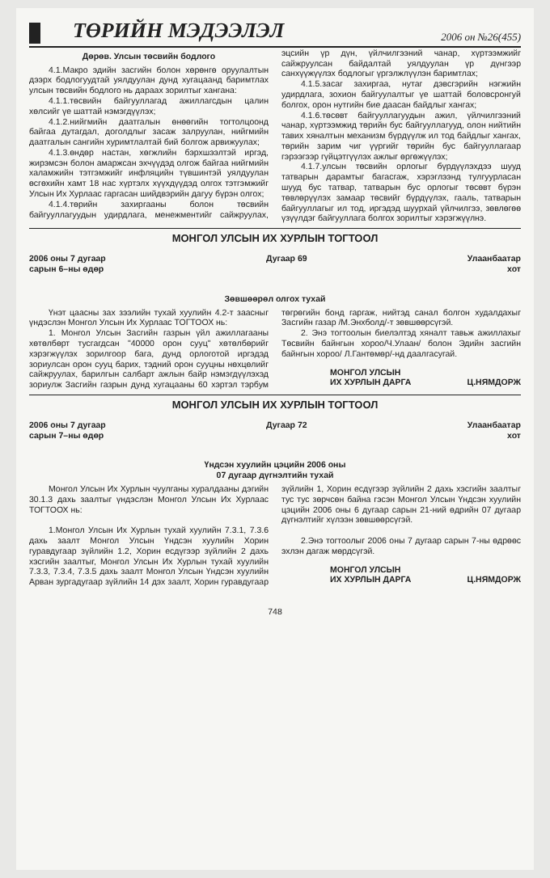ТӨРИЙН МЭДЭЭЛЭЛ
2006 он №26(455)
Дөрөв. Улсын төсвийн бодлого
4.1.Макро эдийн засгийн болон хөрөнгө оруулалтын дээрх бодлогуудтай уялдуулан дунд хугацаанд баримтлах улсын төсвийн бодлого нь дараах зорилтыг хангана:
4.1.1.төсвийн байгууллагад ажиллагсдын цалин хөлсийг үе шаттай нэмэгдүүлэх;
4.1.2.нийгмийн даатгалын өнөөгийн тогтолцоонд байгаа дутагдал, доголдлыг засаж залруулан, нийгмийн даатгалын сангийн хуримтлалтай бий болгож арвижуулах;
4.1.3.өндөр настан, хөгжлийн бэрхшээлтэй иргэд, жирэмсэн болон амаржсан эхчүүдэд олгож байгаа нийгмийн халамжийн тэтгэмжийг инфляцийн түвшинтэй уялдуулан өсгөхийн хамт 18 нас хүртэлх хүүхдүүдэд олгох тэтгэмжийг Улсын Их Хурлаас гаргасан шийдвэрийн дагуу бүрэн олгох;
4.1.4.төрийн захиргааны болон төсвийн байгууллагуудын удирдлага, менежментийг сайжруулах, эцсийн үр дүн, үйлчилгээний чанар, хүртээмжийг сайжруулсан байдалтай уялдуулан үр дүнгээр санхүүжүүлэх бодлогыг үргэлжлүүлэн баримтлах;
4.1.5.засаг захиргаа, нутаг дэвсгэрийн нэгжийн удирдлага, зохион байгуулалтыг үе шаттай боловсронгуй болгох, орон нутгийн бие даасан байдлыг хангах;
4.1.6.төсөвт байгууллагуудын ажил, үйлчилгээний чанар, хүртээмжид төрийн бус байгууллагууд, олон нийтийн тавих хяналтын механизм бүрдүүлж ил тод байдлыг хангах, төрийн зарим чиг үүргийг төрийн бус байгууллагаар гэрээгээр гүйцэтгүүлэх ажлыг өргөжүүлэх;
4.1.7.улсын төсвийн орлогыг бүрдүүлэхдээ шууд татварын дарамтыг багасгаж, хэрэглээнд тулгуурласан шууд бус татвар, татварын бус орлогыг төсөвт бүрэн төвлөрүүлэх замаар төсвийг бүрдүүлэх, гааль, татварын байгууллагыг ил тод, иргэдэд шуурхай үйлчилгээ, зөвлөгөө үзүүлдэг байгууллага болгох зорилтыг хэрэгжүүлнэ.
МОНГОЛ УЛСЫН ИХ ХУРЛЫН ТОГТООЛ
2006 оны 7 дугаар
сарын 6–ны өдөр
Дугаар 69 Улаанбаатар
хот
Зөвшөөрөл олгох тухай
Үнэт цаасны зах зээлийн тухай хуулийн 4.2-т заасныг үндэслэн Монгол Улсын Их Хурлаас ТОГТООХ нь:
1. Монгол Улсын Засгийн газрын үйл ажиллагааны хөтөлбөрт тусгагдсан "40000 орон сууц" хөтөлбөрийг хэрэгжүүлэх зорилгоор бага, дунд орлоготой иргэдэд зориулсан орон сууц барих, тэдний орон сууцны нөхцөлийг сайжруулах, барилгын салбарт ажлын байр нэмэгдүүлэхэд зориулж Засгийн газрын дунд хугацааны 60 хэртэл тэрбум төгрөгийн бонд гаргаж, нийтэд санал болгон худалдахыг Засгийн газар /М.Энхболд/-т зөвшөөрсүгэй.
2. Энэ тогтоолын биелэлтэд хяналт тавьж ажиллахыг Төсвийн байнгын хороо/Ч.Улаан/ болон Эдийн засгийн байнгын хороо/ Л.Гантөмөр/-нд даалгасугай.
МОНГОЛ УЛСЫН
ИХ ХУРЛЫН ДАРГА
Ц.НЯМДОРЖ
МОНГОЛ УЛСЫН ИХ ХУРЛЫН ТОГТООЛ
2006 оны 7 дугаар
сарын 7–ны өдөр
Дугаар 72 Улаанбаатар
хот
Үндсэн хуулийн цэцийн 2006 оны
07 дугаар дүгнэлтийн тухай
Монгол Улсын Их Хурлын чуулганы хуралдааны дэгийн 30.1.3 дахь заалтыг үндэслэн Монгол Улсын Их Хурлаас ТОГТООХ нь:
1.Монгол Улсын Их Хурлын тухай хуулийн 7.3.1, 7.3.6 дахь заалт Монгол Улсын Үндсэн хуулийн Хорин гуравдугаар зүйлийн 1.2, Хорин есдүгээр зүйлийн 2 дахь хэсгийн заалтыг, Монгол Улсын Их Хурлын тухай хуулийн 7.3.3, 7.3.4, 7.3.5 дахь заалт Монгол Улсын Үндсэн хуулийн Арван зургадугаар зүйлийн 14 дэх заалт, Хорин гуравдугаар зүйлийн 1, Хорин есдүгээр зүйлийн 2 дахь хэсгийн заалтыг тус тус зөрчсөн байна гэсэн Монгол Улсын Үндсэн хуулийн цэцийн 2006 оны 6 дугаар сарын 21-ний өдрийн 07 дугаар дүгнэлтийг хүлээн зөвшөөрсүгэй.
2.Энэ тогтоолыг 2006 оны 7 дугаар сарын 7-ны өдрөөс эхлэн дагаж мөрдсүгэй.
МОНГОЛ УЛСЫН
ИХ ХУРЛЫН ДАРГА
Ц.НЯМДОРЖ
748